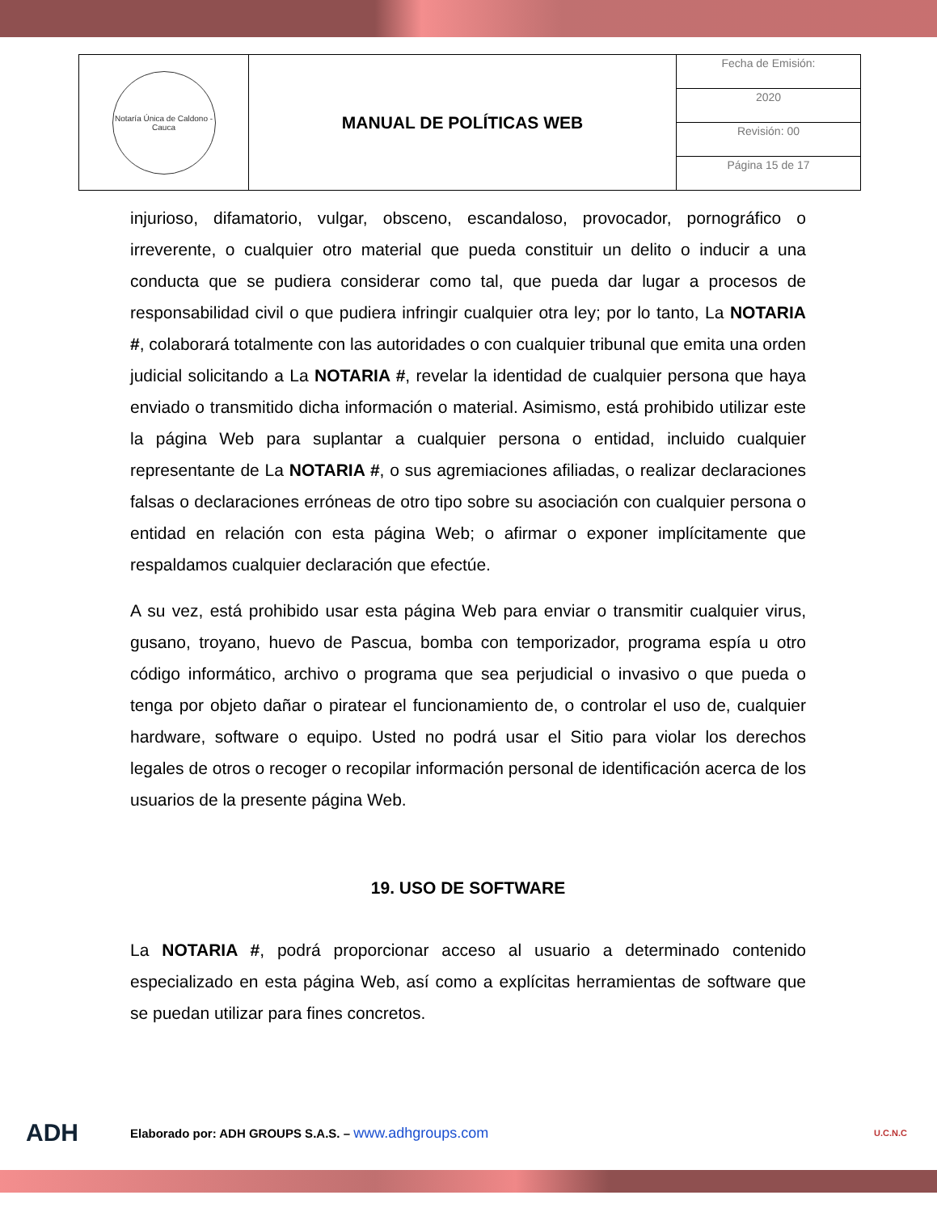| Notaría Única de Caldono - Cauca | MANUAL DE POLÍTICAS WEB | Fecha de Emisión: |
| | | 2020 |
| | | Revisión: 00 |
| | | Página 15 de 17 |
injurioso, difamatorio, vulgar, obsceno, escandaloso, provocador, pornográfico o irreverente, o cualquier otro material que pueda constituir un delito o inducir a una conducta que se pudiera considerar como tal, que pueda dar lugar a procesos de responsabilidad civil o que pudiera infringir cualquier otra ley; por lo tanto, La NOTARIA #, colaborará totalmente con las autoridades o con cualquier tribunal que emita una orden judicial solicitando a La NOTARIA #, revelar la identidad de cualquier persona que haya enviado o transmitido dicha información o material. Asimismo, está prohibido utilizar este la página Web para suplantar a cualquier persona o entidad, incluido cualquier representante de La NOTARIA #, o sus agremiaciones afiliadas, o realizar declaraciones falsas o declaraciones erróneas de otro tipo sobre su asociación con cualquier persona o entidad en relación con esta página Web; o afirmar o exponer implícitamente que respaldamos cualquier declaración que efectúe.
A su vez, está prohibido usar esta página Web para enviar o transmitir cualquier virus, gusano, troyano, huevo de Pascua, bomba con temporizador, programa espía u otro código informático, archivo o programa que sea perjudicial o invasivo o que pueda o tenga por objeto dañar o piratear el funcionamiento de, o controlar el uso de, cualquier hardware, software o equipo. Usted no podrá usar el Sitio para violar los derechos legales de otros o recoger o recopilar información personal de identificación acerca de los usuarios de la presente página Web.
19. USO DE SOFTWARE
La NOTARIA #, podrá proporcionar acceso al usuario a determinado contenido especializado en esta página Web, así como a explícitas herramientas de software que se puedan utilizar para fines concretos.
ADH Elaborado por: ADH GROUPS S.A.S. – www.adhgroups.com U.C.N.C